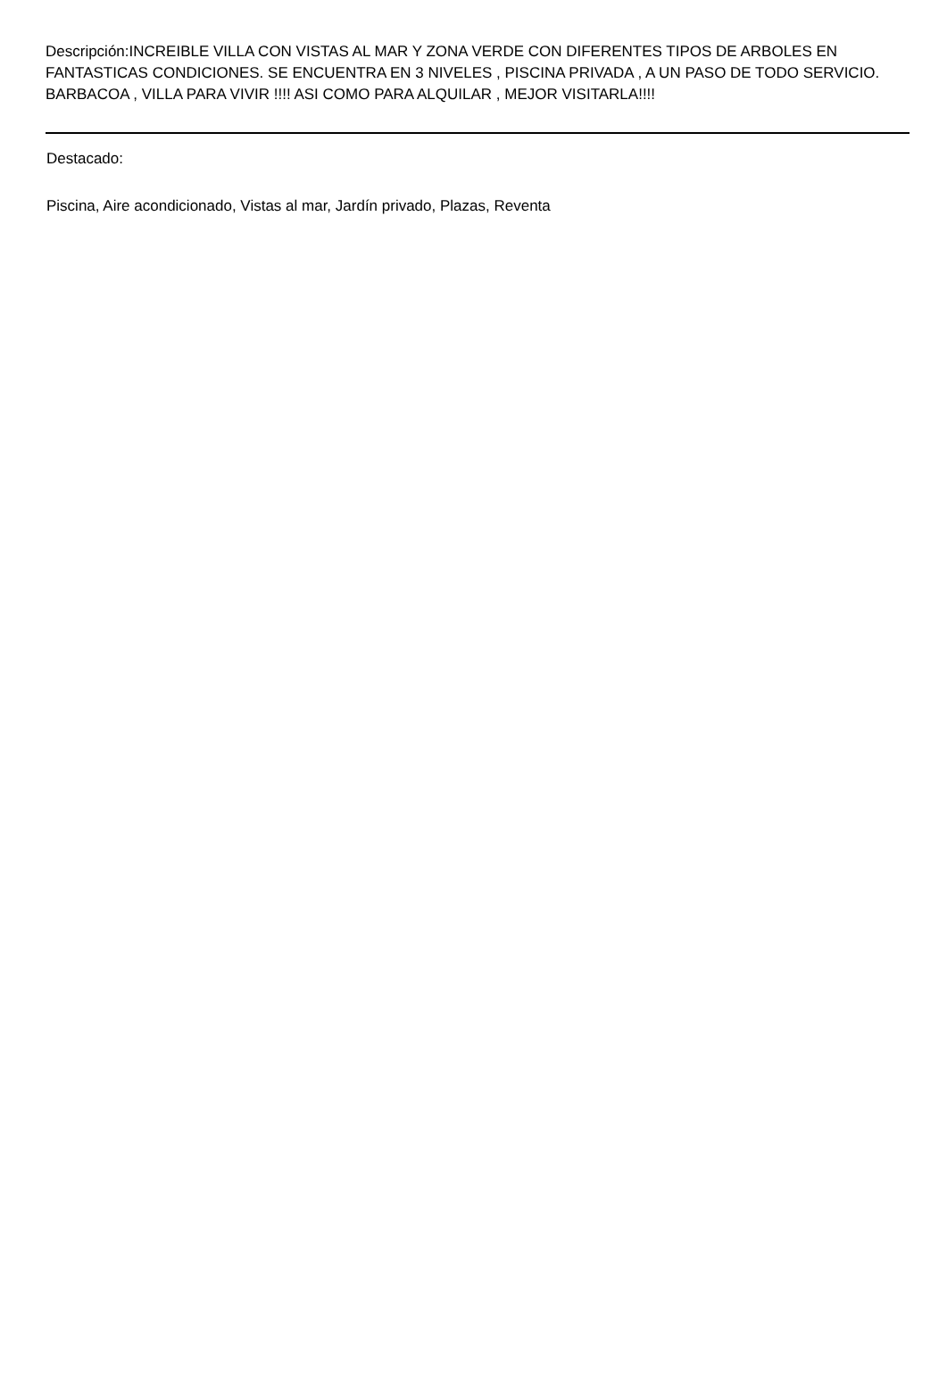Descripción:INCREIBLE VILLA CON VISTAS AL MAR Y ZONA VERDE CON DIFERENTES TIPOS DE ARBOLES EN FANTASTICAS CONDICIONES. SE ENCUENTRA EN 3 NIVELES , PISCINA PRIVADA , A UN PASO DE TODO SERVICIO. BARBACOA , VILLA PARA VIVIR !!!! ASI COMO PARA ALQUILAR , MEJOR VISITARLA!!!!
Destacado:
Piscina, Aire acondicionado, Vistas al mar, Jardín privado, Plazas, Reventa